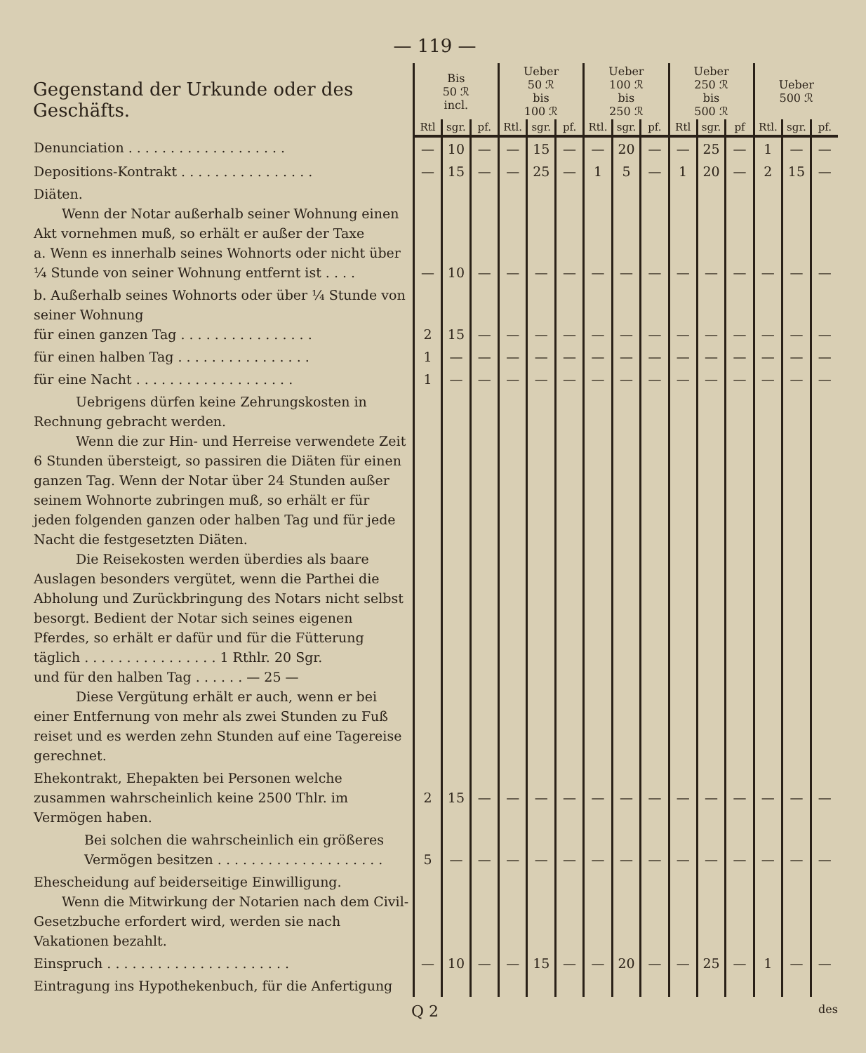— 119 —
| Gegenstand der Urkunde oder des Geschäfts. | Bis 50 ℛ incl. | | | Ueber 50 ℛ bis 100 ℛ | | | Ueber 100 ℛ bis 250 ℛ | | | Ueber 250 ℛ bis 500 ℛ | | | Ueber 500 ℛ | | |
| --- | --- | --- | --- | --- | --- | --- | --- | --- | --- | --- | --- | --- | --- | --- | --- |
| | Rtl | sgr. | pf. | Rtl. | sgr. | pf. | Rtl. | sgr. | pf. | Rtl | sgr. | pf | Rtl. | sgr. | pf. |
| Denunciation . . . . . . . . . . . . . . . . . . . | — | 10 | — | — | 15 | — | — | 20 | — | — | 25 | — | 1 | — | — |
| Depositions-Kontrakt . . . . . . . . . . . . . . . . | — | 15 | — | — | 25 | — | 1 | 5 | — | 1 | 20 | — | 2 | 15 | — |
| Diäten. Wenn der Notar außerhalb seiner Wohnung einen Akt vornehmen muß, so erhält er außer der Taxe a. Wenn es innerhalb seines Wohnorts oder nicht über ¼ Stunde von seiner Wohnung entfernt ist . . . . | — | 10 | — | — | — | — | — | — | — | — | — | — | — | — | — |
| b. Außerhalb seines Wohnorts oder über ¼ Stunde von seiner Wohnung für einen ganzen Tag . . . . . . . . . . . . . . . . | 2 | 15 | — | — | — | — | — | — | — | — | — | — | — | — | — |
| für einen halben Tag . . . . . . . . . . . . . . . . | 1 | — | — | — | — | — | — | — | — | — | — | — | — | — | — |
| für eine Nacht . . . . . . . . . . . . . . . . . . . | 1 | — | — | — | — | — | — | — | — | — | — | — | — | — | — |
| Uebrigens dürfen keine Zehrungskosten in Rechnung gebracht werden. Wenn die zur Hin- und Herreise verwendete Zeit 6 Stunden übersteigt, so passiren die Diäten für einen ganzen Tag. Wenn der Notar über 24 Stunden außer seinem Wohnorte zubringen muß, so erhält er für jeden folgenden ganzen oder halben Tag und für jede Nacht die festgesetzten Diäten. Die Reisekosten werden überdies als baare Auslagen besonders vergütet, wenn die Parthei die Abholung und Zurückbringung des Notars nicht selbst besorgt. Bedient der Notar sich seines eigenen Pferdes, so erhält er dafür und für die Fütterung täglich . . . . . . . . . . . . . . . . 1 Rthlr. 20 Sgr. und für den halben Tag . . . . . . — 25 — Diese Vergütung erhält er auch, wenn er bei einer Entfernung von mehr als zwei Stunden zu Fuß reiset und es werden zehn Stunden auf eine Tagereise gerechnet. | | | | | | | | | | | | | | | |
| Ehekontrakt, Ehepakten bei Personen welche zusammen wahrscheinlich keine 2500 Thlr. im Vermögen haben. | 2 | 15 | — | — | — | — | — | — | — | — | — | — | — | — | — |
| Bei solchen die wahrscheinlich ein größeres Vermögen besitzen . . . . . . . . . . . . . . . . . . . . | 5 | — | — | — | — | — | — | — | — | — | — | — | — | — | — |
| Ehescheidung auf beiderseitige Einwilligung. Wenn die Mitwirkung der Notarien nach dem Civil-Gesetzbuche erfordert wird, werden sie nach Vakationen bezahlt. | | | | | | | | | | | | | | | |
| Einspruch . . . . . . . . . . . . . . . . . . . . . . | — | 10 | — | — | 15 | — | — | 20 | — | — | 25 | — | 1 | — | — |
| Eintragung ins Hypothekenbuch, für die Anfertigung | | | | | | | | | | | | | | | |
Q 2 des